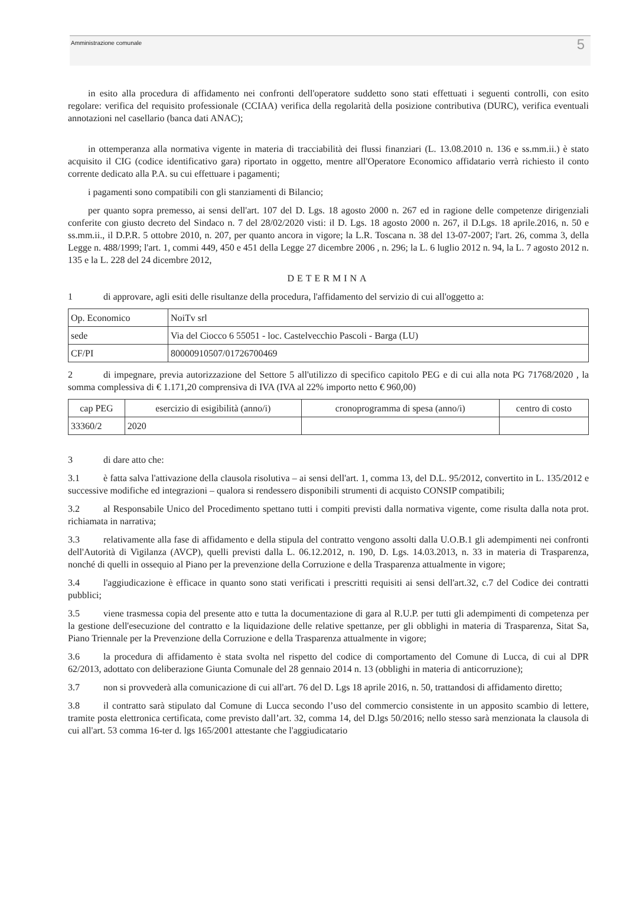Amministrazione comunale 5
in esito alla procedura di affidamento nei confronti dell'operatore suddetto sono stati effettuati i seguenti controlli, con esito regolare: verifica del requisito professionale (CCIAA) verifica della regolarità della posizione contributiva (DURC), verifica eventuali annotazioni nel casellario (banca dati ANAC);
in ottemperanza alla normativa vigente in materia di tracciabilità dei flussi finanziari (L. 13.08.2010 n. 136 e ss.mm.ii.) è stato acquisito il CIG (codice identificativo gara) riportato in oggetto, mentre all'Operatore Economico affidatario verrà richiesto il conto corrente dedicato alla P.A. su cui effettuare i pagamenti;
i pagamenti sono compatibili con gli stanziamenti di Bilancio;
per quanto sopra premesso, ai sensi dell'art. 107 del D. Lgs. 18 agosto 2000 n. 267 ed in ragione delle competenze dirigenziali conferite con giusto decreto del Sindaco n. 7 del 28/02/2020 visti: il D. Lgs. 18 agosto 2000 n. 267, il D.Lgs. 18 aprile.2016, n. 50 e ss.mm.ii., il D.P.R. 5 ottobre 2010, n. 207, per quanto ancora in vigore; la L.R. Toscana n. 38 del 13-07-2007; l'art. 26, comma 3, della Legge n. 488/1999; l'art. 1, commi 449, 450 e 451 della Legge 27 dicembre 2006 , n. 296; la L. 6 luglio 2012 n. 94, la L. 7 agosto 2012 n. 135 e la L. 228 del 24 dicembre 2012,
DETERMINA
1 di approvare, agli esiti delle risultanze della procedura, l'affidamento del servizio di cui all'oggetto a:
| Op. Economico | NoiTv srl |
| sede | Via del Ciocco 6 55051 - loc. Castelvecchio Pascoli - Barga (LU) |
| CF/PI | 80000910507/01726700469 |
2 di impegnare, previa autorizzazione del Settore 5 all'utilizzo di specifico capitolo PEG e di cui alla nota PG 71768/2020 , la somma complessiva di € 1.171,20 comprensiva di IVA (IVA al 22% importo netto € 960,00)
| cap PEG | esercizio di esigibilità (anno/i) | cronoprogramma di spesa (anno/i) | centro di costo |
| 33360/2 | 2020 | | |
3 di dare atto che:
3.1 è fatta salva l'attivazione della clausola risolutiva – ai sensi dell'art. 1, comma 13, del D.L. 95/2012, convertito in L. 135/2012 e successive modifiche ed integrazioni – qualora si rendessero disponibili strumenti di acquisto CONSIP compatibili;
3.2 al Responsabile Unico del Procedimento spettano tutti i compiti previsti dalla normativa vigente, come risulta dalla nota prot. richiamata in narrativa;
3.3 relativamente alla fase di affidamento e della stipula del contratto vengono assolti dalla U.O.B.1 gli adempimenti nei confronti dell'Autorità di Vigilanza (AVCP), quelli previsti dalla L. 06.12.2012, n. 190, D. Lgs. 14.03.2013, n. 33 in materia di Trasparenza, nonché di quelli in ossequio al Piano per la prevenzione della Corruzione e della Trasparenza attualmente in vigore;
3.4 l'aggiudicazione è efficace in quanto sono stati verificati i prescritti requisiti ai sensi dell'art.32, c.7 del Codice dei contratti pubblici;
3.5 viene trasmessa copia del presente atto e tutta la documentazione di gara al R.U.P. per tutti gli adempimenti di competenza per la gestione dell'esecuzione del contratto e la liquidazione delle relative spettanze, per gli obblighi in materia di Trasparenza, Sitat Sa, Piano Triennale per la Prevenzione della Corruzione e della Trasparenza attualmente in vigore;
3.6 la procedura di affidamento è stata svolta nel rispetto del codice di comportamento del Comune di Lucca, di cui al DPR 62/2013, adottato con deliberazione Giunta Comunale del 28 gennaio 2014 n. 13 (obblighi in materia di anticorruzione);
3.7 non si provvederà alla comunicazione di cui all'art. 76 del D. Lgs 18 aprile 2016, n. 50, trattandosi di affidamento diretto;
3.8 il contratto sarà stipulato dal Comune di Lucca secondo l’uso del commercio consistente in un apposito scambio di lettere, tramite posta elettronica certificata, come previsto dall’art. 32, comma 14, del D.lgs 50/2016; nello stesso sarà menzionata la clausola di cui all'art. 53 comma 16-ter d. lgs 165/2001 attestante che l'aggiudicatario